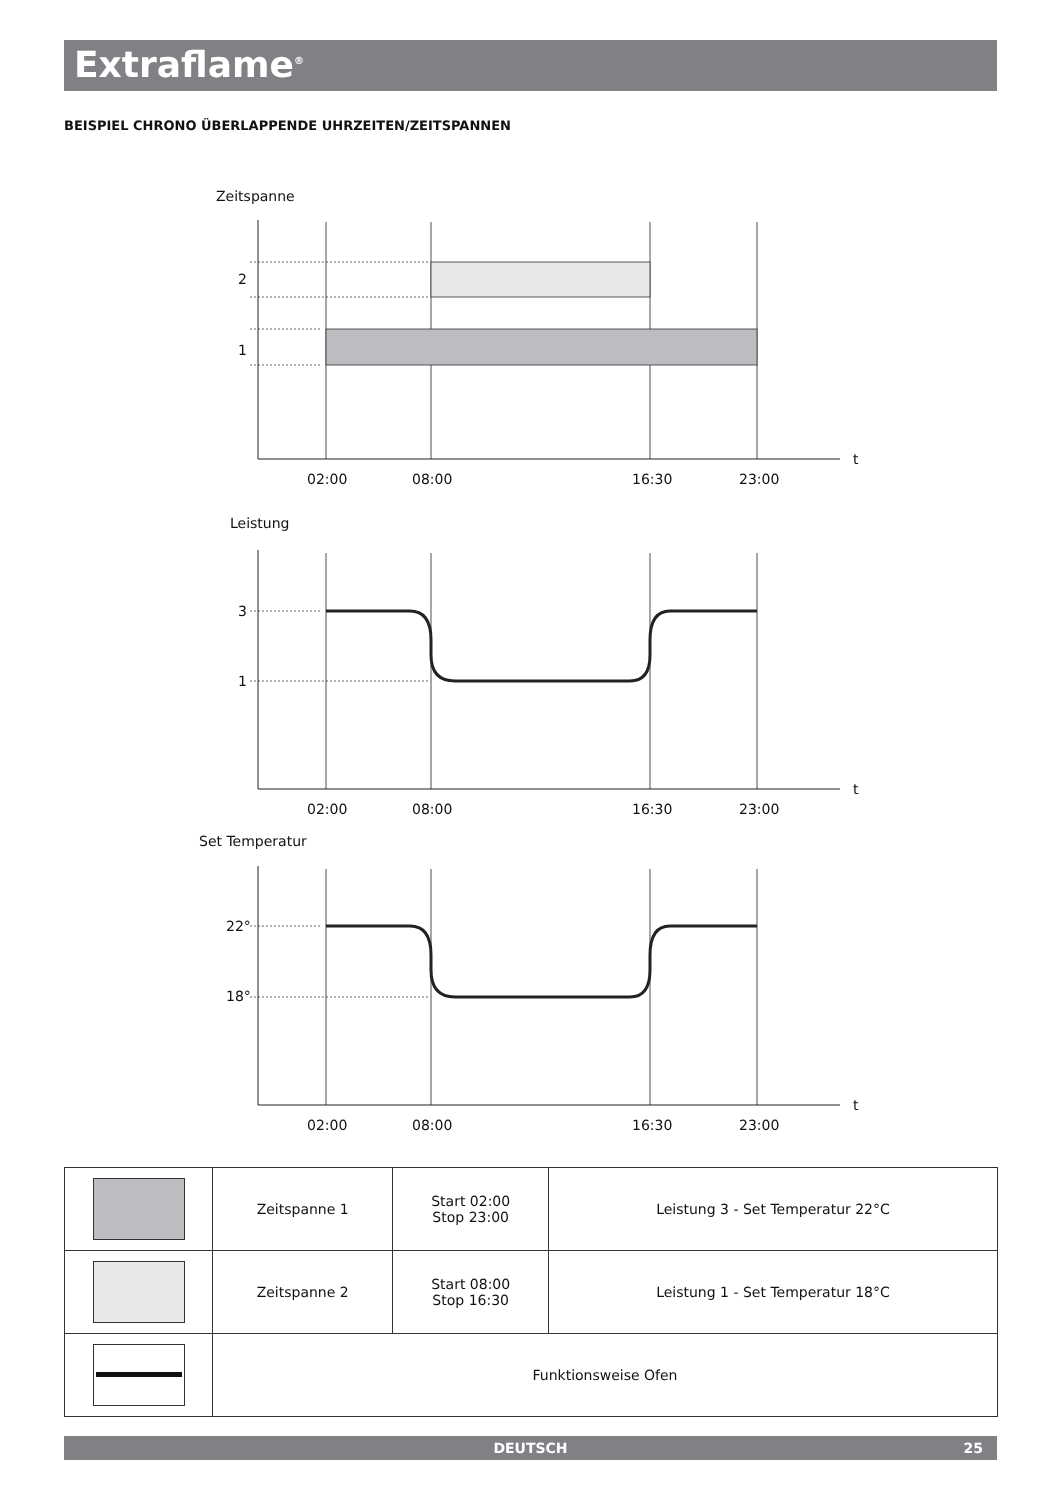Extraflame<sup>®</sup>
BEISPIEL CHRONO ÜBERLAPPENDE UHRZEITEN/ZEITSPANNEN
Zeitspanne
2
1
Leistung
3
1
Set Temperatur
22°
18°
t
t
t
02:00
08:00
16:30
23:00
02:00
08:00
16:30
23:00
02:00
08:00
16:30
23:00
| | Zeitspanne 1 | Start 02:00 Stop 23:00 | Leistung 3 - Set Temperatur 22°C |
| | Zeitspanne 2 | Start 08:00 Stop 16:30 | Leistung 1 - Set Temperatur 18°C |
| | Funktionsweise Ofen | | |
DEUTSCH 25